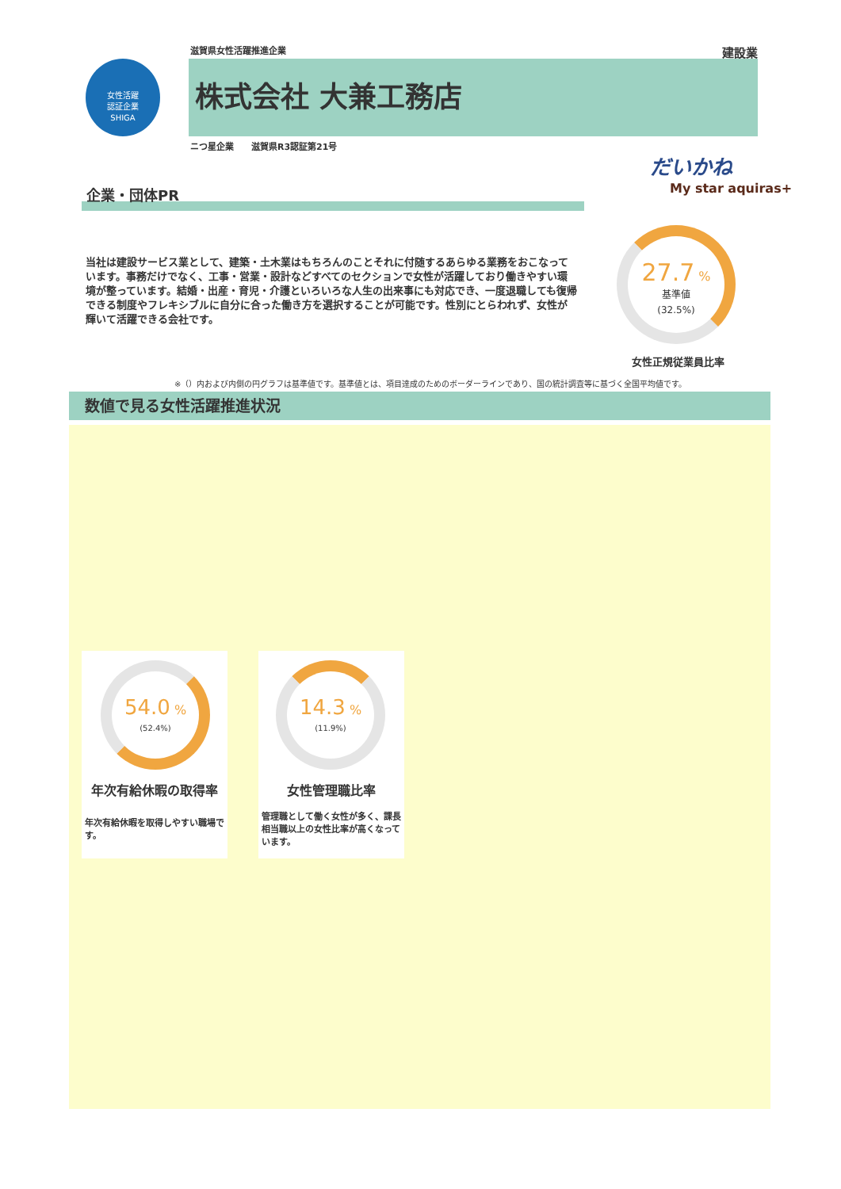滋賀県女性活躍推進企業 建設業
女性活躍
認証企業
SHIGA
株式会社 大兼工務店
ニつ星企業　　滋賀県R3認証第21号
だいかね
My star aquiras+
企業・団体PR
当社は建設サービス業として、建築・土木業はもちろんのことそれに付随するあらゆる業務をおこなっています。事務だけでなく、工事・営業・設計などすべてのセクションで女性が活躍しており働きやすい環境が整っています。結婚・出産・育児・介護といろいろな人生の出来事にも対応でき、一度退職しても復帰できる制度やフレキシブルに自分に合った働き方を選択することが可能です。性別にとらわれず、女性が輝いて活躍できる会社です。
27.7 %
基準値
(32.5%)
女性正規従業員比率
※（）内および内側の円グラフは基準値です。基準値とは、項目達成のためのボーダーラインであり、国の統計調査等に基づく全国平均値です。
数値で見る女性活躍推進状況
54.0 %
(52.4%)
年次有給休暇の取得率
年次有給休暇を取得しやすい職場です。
14.3 %
(11.9%)
女性管理職比率
管理職として働く女性が多く、課長相当職以上の女性比率が高くなっています。